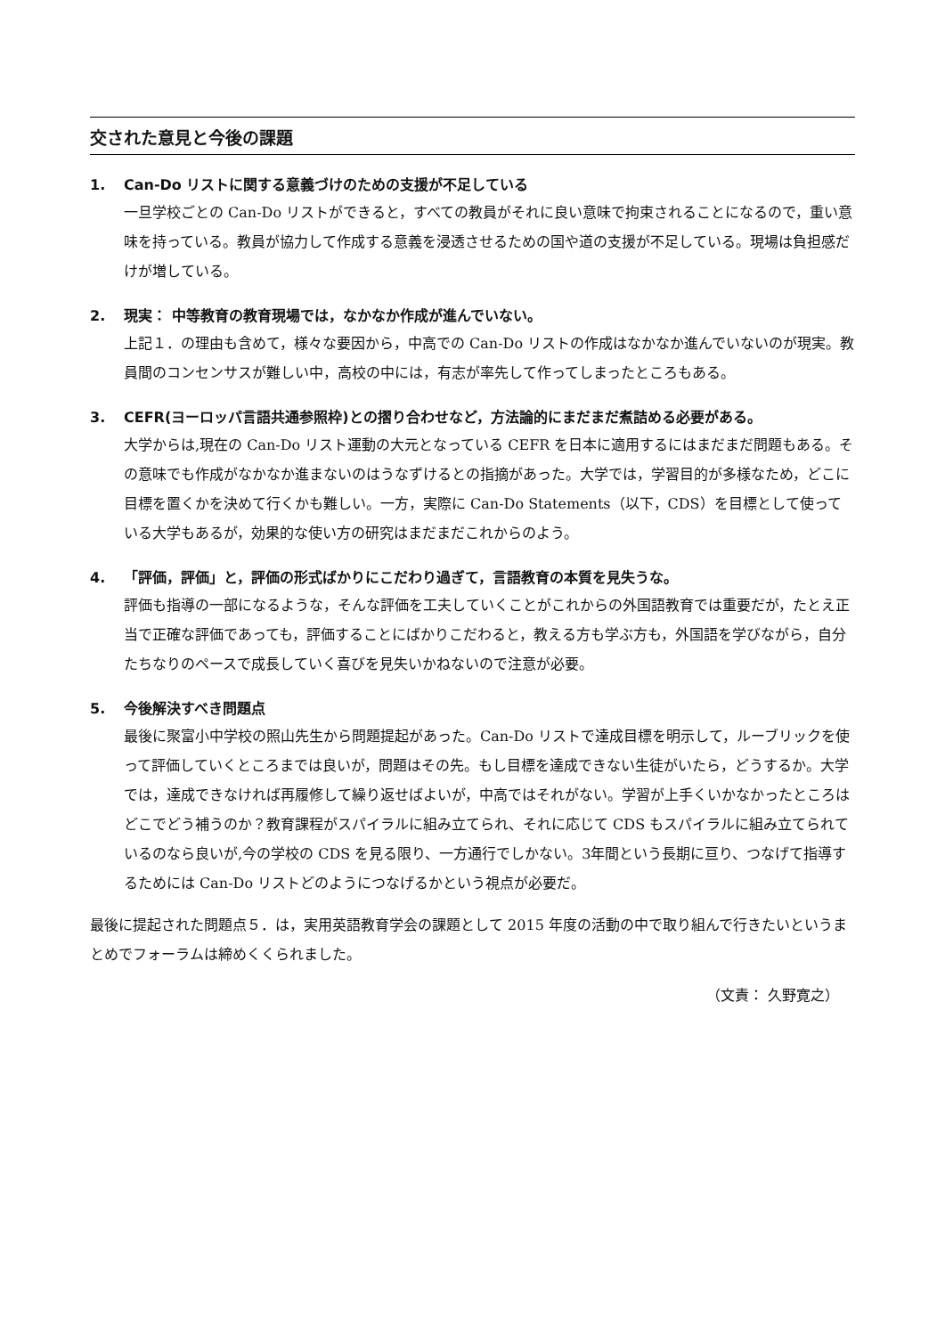交された意見と今後の課題
1. Can-Do リストに関する意義づけのための支援が不足している
一旦学校ごとの Can-Do リストができると，すべての教員がそれに良い意味で拘束されることになるので，重い意味を持っている。教員が協力して作成する意義を浸透させるための国や道の支援が不足している。現場は負担感だけが増している。
2. 現実： 中等教育の教育現場では，なかなか作成が進んでいない。
上記１．の理由も含めて，様々な要因から，中高での Can-Do リストの作成はなかなか進んでいないのが現実。教員間のコンセンサスが難しい中，高校の中には，有志が率先して作ってしまったところもある。
3. CEFR(ヨーロッパ言語共通参照枠)との摺り合わせなど，方法論的にまだまだ煮詰める必要がある。
大学からは,現在の Can-Do リスト運動の大元となっている CEFR を日本に適用するにはまだまだ問題もある。その意味でも作成がなかなか進まないのはうなずけるとの指摘があった。大学では，学習目的が多様なため，どこに目標を置くかを決めて行くかも難しい。一方，実際に Can-Do Statements（以下，CDS）を目標として使っている大学もあるが，効果的な使い方の研究はまだまだこれからのよう。
4. 「評価，評価」と，評価の形式ばかりにこだわり過ぎて，言語教育の本質を見失うな。
評価も指導の一部になるような，そんな評価を工夫していくことがこれからの外国語教育では重要だが，たとえ正当で正確な評価であっても，評価することにばかりこだわると，教える方も学ぶ方も，外国語を学びながら，自分たちなりのペースで成長していく喜びを見失いかねないので注意が必要。
5. 今後解決すべき問題点
最後に聚富小中学校の照山先生から問題提起があった。Can-Do リストで達成目標を明示して，ルーブリックを使って評価していくところまでは良いが，問題はその先。もし目標を達成できない生徒がいたら，どうするか。大学では，達成できなければ再履修して繰り返せばよいが，中高ではそれがない。学習が上手くいかなかったところはどこでどう補うのか？教育課程がスパイラルに組み立てられ、それに応じて CDS もスパイラルに組み立てられているのなら良いが,今の学校の CDS を見る限り、一方通行でしかない。3年間という長期に亘り、つなげて指導するためには Can-Do リストどのようにつなげるかという視点が必要だ。
最後に提起された問題点５．は，実用英語教育学会の課題として 2015 年度の活動の中で取り組んで行きたいというまとめでフォーラムは締めくくられました。
（文責： 久野寛之）